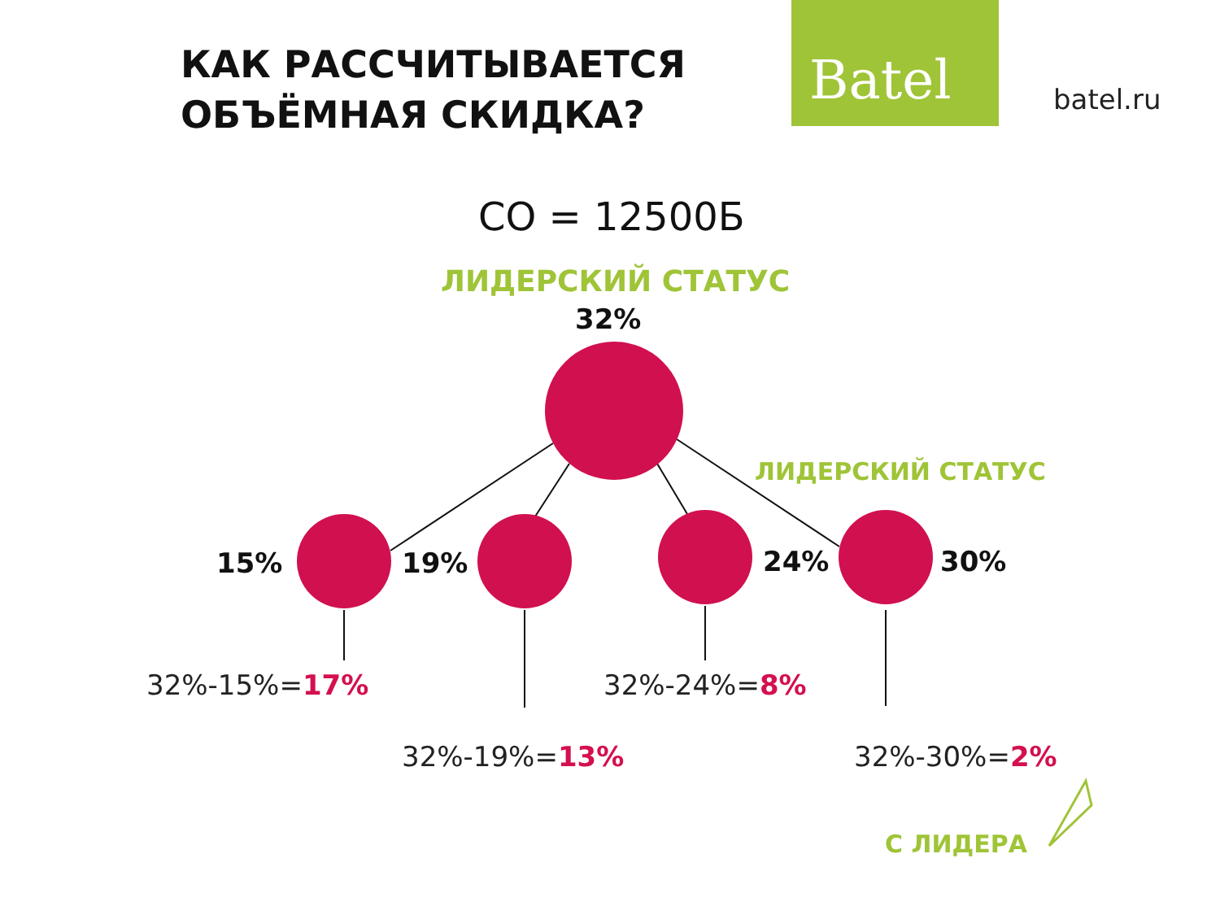КАК РАССЧИТЫВАЕТСЯ
ОБЪЁМНАЯ СКИДКА?
Batel batel.ru
CO = 12500Б
ЛИДЕРСКИЙ СТАТУС
32%
ЛИДЕРСКИЙ СТАТУС
15% 19% 24% 30%
32%-15%=17% 32%-24%=8%
32%-19%=13% 32%-30%=2%
С ЛИДЕРА